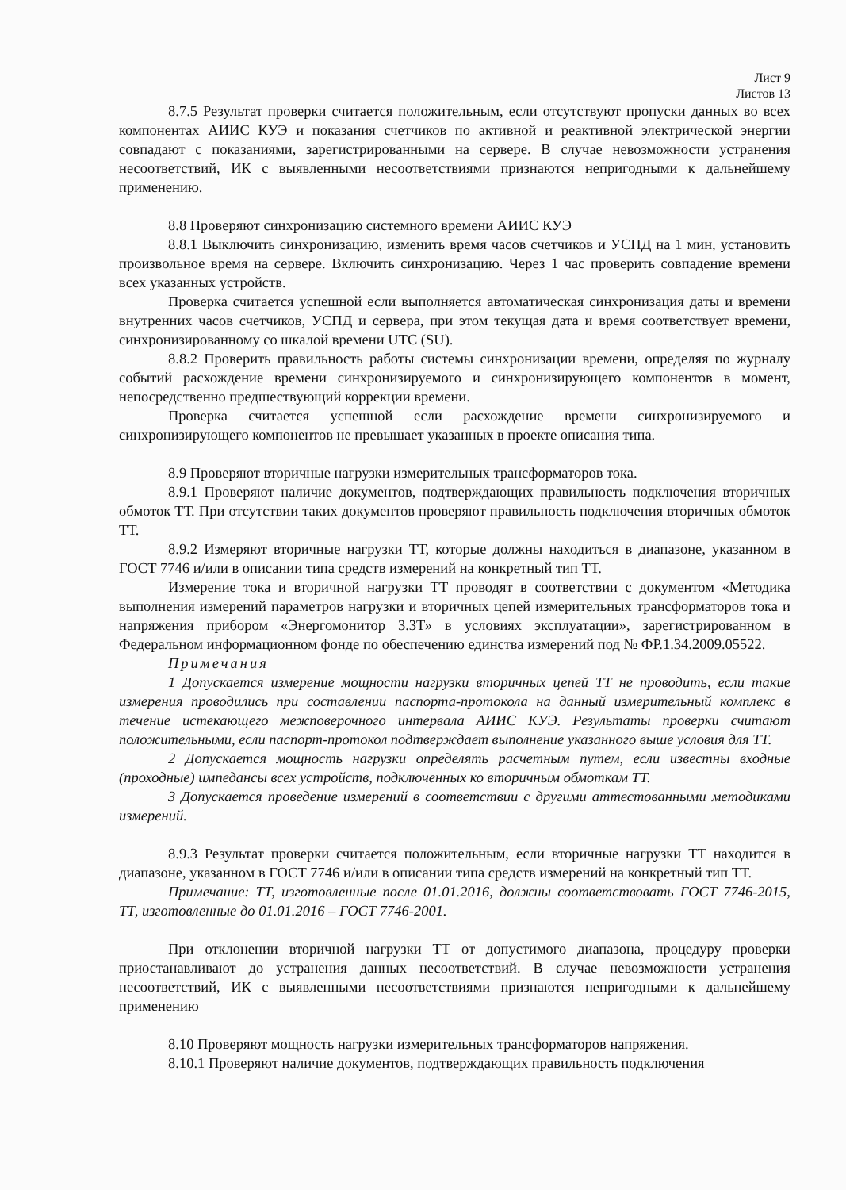Лист 9
Листов 13
8.7.5 Результат проверки считается положительным, если отсутствуют пропуски данных во всех компонентах АИИС КУЭ и показания счетчиков по активной и реактивной электрической энергии совпадают с показаниями, зарегистрированными на сервере. В случае невозможности устранения несоответствий, ИК с выявленными несоответствиями признаются непригодными к дальнейшему применению.
8.8 Проверяют синхронизацию системного времени АИИС КУЭ
8.8.1 Выключить синхронизацию, изменить время часов счетчиков и УСПД на 1 мин, установить произвольное время на сервере. Включить синхронизацию. Через 1 час проверить совпадение времени всех указанных устройств.
Проверка считается успешной если выполняется автоматическая синхронизация даты и времени внутренних часов счетчиков, УСПД и сервера, при этом текущая дата и время соответствует времени, синхронизированному со шкалой времени UTC (SU).
8.8.2 Проверить правильность работы системы синхронизации времени, определяя по журналу событий расхождение времени синхронизируемого и синхронизирующего компонентов в момент, непосредственно предшествующий коррекции времени.
Проверка считается успешной если расхождение времени синхронизируемого и синхронизирующего компонентов не превышает указанных в проекте описания типа.
8.9 Проверяют вторичные нагрузки измерительных трансформаторов тока.
8.9.1 Проверяют наличие документов, подтверждающих правильность подключения вторичных обмоток ТТ. При отсутствии таких документов проверяют правильность подключения вторичных обмоток ТТ.
8.9.2 Измеряют вторичные нагрузки ТТ, которые должны находиться в диапазоне, указанном в ГОСТ 7746 и/или в описании типа средств измерений на конкретный тип ТТ.
Измерение тока и вторичной нагрузки ТТ проводят в соответствии с документом «Методика выполнения измерений параметров нагрузки и вторичных цепей измерительных трансформаторов тока и напряжения прибором «Энергомонитор 3.3Т» в условиях эксплуатации», зарегистрированном в Федеральном информационном фонде по обеспечению единства измерений под № ФР.1.34.2009.05522.
Примечания
1 Допускается измерение мощности нагрузки вторичных цепей ТТ не проводить, если такие измерения проводились при составлении паспорта-протокола на данный измерительный комплекс в течение истекающего межповерочного интервала АИИС КУЭ. Результаты проверки считают положительными, если паспорт-протокол подтверждает выполнение указанного выше условия для ТТ.
2 Допускается мощность нагрузки определять расчетным путем, если известны входные (проходные) импедансы всех устройств, подключенных ко вторичным обмоткам ТТ.
3 Допускается проведение измерений в соответствии с другими аттестованными методиками измерений.
8.9.3 Результат проверки считается положительным, если вторичные нагрузки ТТ находится в диапазоне, указанном в ГОСТ 7746 и/или в описании типа средств измерений на конкретный тип ТТ.
Примечание: ТТ, изготовленные после 01.01.2016, должны соответствовать ГОСТ 7746-2015, ТТ, изготовленные до 01.01.2016 – ГОСТ 7746-2001.
При отклонении вторичной нагрузки ТТ от допустимого диапазона, процедуру проверки приостанавливают до устранения данных несоответствий. В случае невозможности устранения несоответствий, ИК с выявленными несоответствиями признаются непригодными к дальнейшему применению
8.10 Проверяют мощность нагрузки измерительных трансформаторов напряжения.
8.10.1 Проверяют наличие документов, подтверждающих правильность подключения